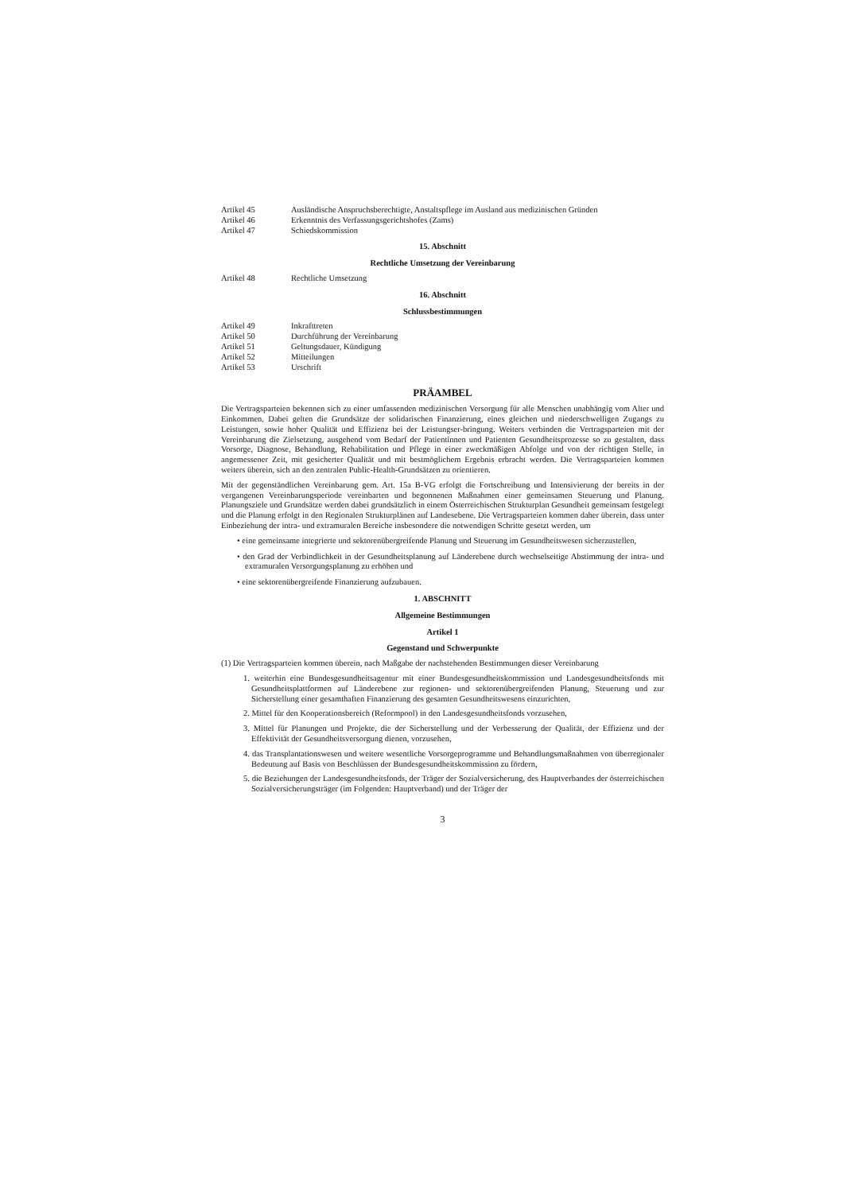Artikel 45 Ausländische Anspruchsberechtigte, Anstaltspflege im Ausland aus medizinischen Gründen
Artikel 46 Erkenntnis des Verfassungsgerichtshofes (Zams)
Artikel 47 Schiedskommission
15. Abschnitt
Rechtliche Umsetzung der Vereinbarung
Artikel 48 Rechtliche Umsetzung
16. Abschnitt
Schlussbestimmungen
Artikel 49 Inkrafttreten
Artikel 50 Durchführung der Vereinbarung
Artikel 51 Geltungsdauer, Kündigung
Artikel 52 Mitteilungen
Artikel 53 Urschrift
PRÄAMBEL
Die Vertragsparteien bekennen sich zu einer umfassenden medizinischen Versorgung für alle Menschen unabhängig vom Alter und Einkommen. Dabei gelten die Grundsätze der solidarischen Finanzierung, eines gleichen und niederschwelligen Zugangs zu Leistungen, sowie hoher Qualität und Effizienz bei der Leistungser-bringung. Weiters verbinden die Vertragsparteien mit der Vereinbarung die Zielsetzung, ausgehend vom Bedarf der Patientinnen und Patienten Gesundheitsprozesse so zu gestalten, dass Vorsorge, Diagnose, Behandlung, Rehabilitation und Pflege in einer zweckmäßigen Abfolge und von der richtigen Stelle, in angemessener Zeit, mit gesicherter Qualität und mit bestmöglichem Ergebnis erbracht werden. Die Vertragsparteien kommen weiters überein, sich an den zentralen Public-Health-Grundsätzen zu orientieren.
Mit der gegenständlichen Vereinbarung gem. Art. 15a B-VG erfolgt die Fortschreibung und Intensivierung der bereits in der vergangenen Vereinbarungsperiode vereinbarten und begonnenen Maßnahmen einer gemeinsamen Steuerung und Planung. Planungsziele und Grundsätze werden dabei grundsätzlich in einem Österreichischen Strukturplan Gesundheit gemeinsam festgelegt und die Planung erfolgt in den Regionalen Strukturplänen auf Landesebene. Die Vertragsparteien kommen daher überein, dass unter Einbeziehung der intra- und extramuralen Bereiche insbesondere die notwendigen Schritte gesetzt werden, um
• eine gemeinsame integrierte und sektorenübergreifende Planung und Steuerung im Gesundheitswesen sicherzustellen,
• den Grad der Verbindlichkeit in der Gesundheitsplanung auf Länderebene durch wechselseitige Abstimmung der intra- und extramuralen Versorgungsplanung zu erhöhen und
• eine sektorenübergreifende Finanzierung aufzubauen.
1. ABSCHNITT
Allgemeine Bestimmungen
Artikel 1
Gegenstand und Schwerpunkte
(1) Die Vertragsparteien kommen überein, nach Maßgabe der nachstehenden Bestimmungen dieser Vereinbarung
1. weiterhin eine Bundesgesundheitsagentur mit einer Bundesgesundheitskommission und Landesgesundheitsfonds mit Gesundheitsplattformen auf Länderebene zur regionen- und sektorenübergreifenden Planung, Steuerung und zur Sicherstellung einer gesamthaften Finanzierung des gesamten Gesundheitswesens einzurichten,
2. Mittel für den Kooperationsbereich (Reformpool) in den Landesgesundheitsfonds vorzusehen,
3. Mittel für Planungen und Projekte, die der Sicherstellung und der Verbesserung der Qualität, der Effizienz und der Effektivität der Gesundheitsversorgung dienen, vorzusehen,
4. das Transplantationswesen und weitere wesentliche Vorsorgeprogramme und Behandlungsmaßnahmen von überregionaler Bedeutung auf Basis von Beschlüssen der Bundesgesundheitskommission zu fördern,
5. die Beziehungen der Landesgesundheitsfonds, der Träger der Sozialversicherung, des Hauptverbandes der österreichischen Sozialversicherungsträger (im Folgenden: Hauptverband) und der Träger der
3